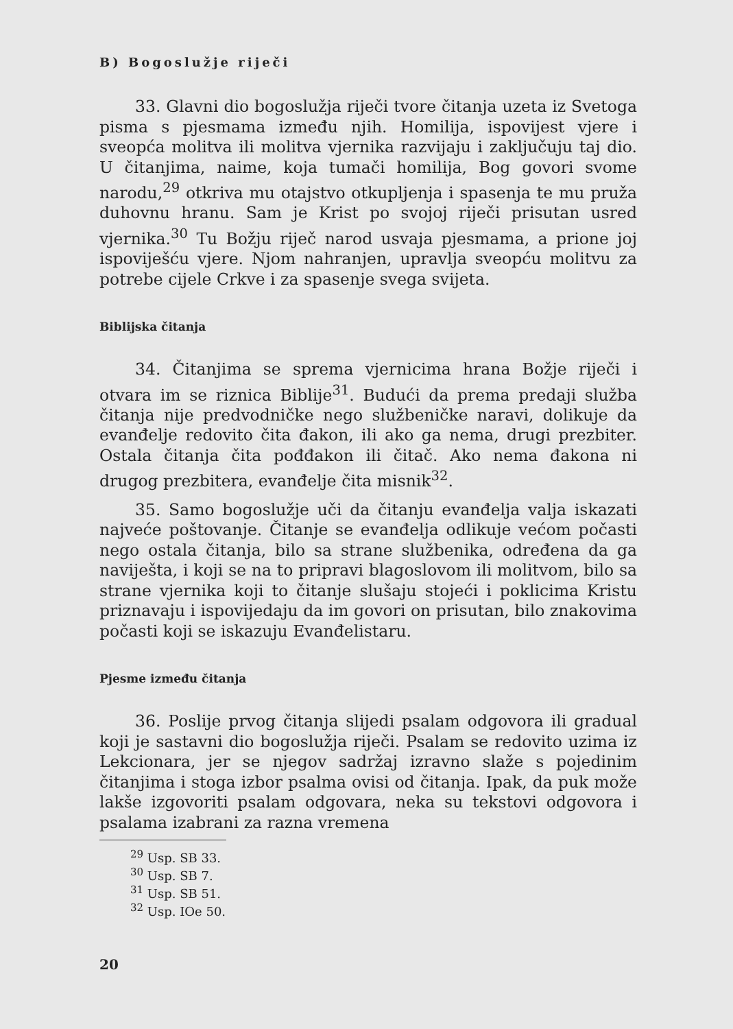B) Bogoslužje riječi
33. Glavni dio bogoslužja riječi tvore čitanja uzeta iz Svetoga pisma s pjesmama između njih. Homilija, ispovijest vjere i sveopća molitva ili molitva vjernika razvijaju i zaključuju taj dio. U čitanjima, naime, koja tumači homilija, Bog govori svome narodu,<sup>29</sup> otkriva mu otajstvo otkupljenja i spasenja te mu pruža duhovnu hranu. Sam je Krist po svojoj riječi prisutan usred vjernika.<sup>30</sup> Tu Božju riječ narod usvaja pjesmama, a prione joj ispoviješću vjere. Njom nahranjen, upravlja sveopću molitvu za potrebe cijele Crkve i za spasenje svega svijeta.
Biblijska čitanja
34. Čitanjima se sprema vjernicima hrana Božje riječi i otvara im se riznica Biblije<sup>31</sup>. Budući da prema predaji služba čitanja nije predvodničke nego službeničke naravi, dolikuje da evanđelje redovito čita đakon, ili ako ga nema, drugi prezbiter. Ostala čitanja čita pođđakon ili čitač. Ako nema đakona ni drugog prezbitera, evanđelje čita misnik<sup>32</sup>.
35. Samo bogoslužje uči da čitanju evanđelja valja iskazati najveće poštovanje. Čitanje se evanđelja odlikuje većom počasti nego ostala čitanja, bilo sa strane službenika, određena da ga naviješta, i koji se na to pripravi blagoslovom ili molitvom, bilo sa strane vjernika koji to čitanje slušaju stojeći i poklicima Kristu priznavaju i ispovijedaju da im govori on prisutan, bilo znakovima počasti koji se iskazuju Evanđelistaru.
Pjesme između čitanja
36. Poslije prvog čitanja slijedi psalam odgovora ili gradual koji je sastavni dio bogoslužja riječi. Psalam se redovito uzima iz Lekcionara, jer se njegov sadržaj izravno slaže s pojedinim čitanjima i stoga izbor psalma ovisi od čitanja. Ipak, da puk može lakše izgovoriti psalam odgovara, neka su tekstovi odgovora i psalama izabrani za razna vremena
<sup>29</sup> Usp. SB 33.
<sup>30</sup> Usp. SB 7.
<sup>31</sup> Usp. SB 51.
<sup>32</sup> Usp. IOe 50.
20